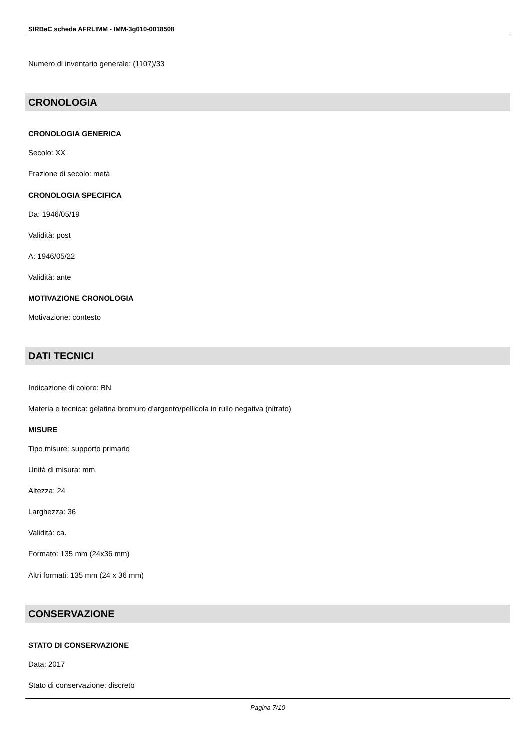SIRBeC scheda AFRLIMM - IMM-3g010-0018508
Numero di inventario generale: (1107)/33
CRONOLOGIA
CRONOLOGIA GENERICA
Secolo: XX
Frazione di secolo: metà
CRONOLOGIA SPECIFICA
Da: 1946/05/19
Validità: post
A: 1946/05/22
Validità: ante
MOTIVAZIONE CRONOLOGIA
Motivazione: contesto
DATI TECNICI
Indicazione di colore: BN
Materia e tecnica: gelatina bromuro d'argento/pellicola in rullo negativa (nitrato)
MISURE
Tipo misure: supporto primario
Unità di misura: mm.
Altezza: 24
Larghezza: 36
Validità: ca.
Formato: 135 mm (24x36 mm)
Altri formati: 135 mm (24 x 36 mm)
CONSERVAZIONE
STATO DI CONSERVAZIONE
Data: 2017
Stato di conservazione: discreto
Pagina 7/10